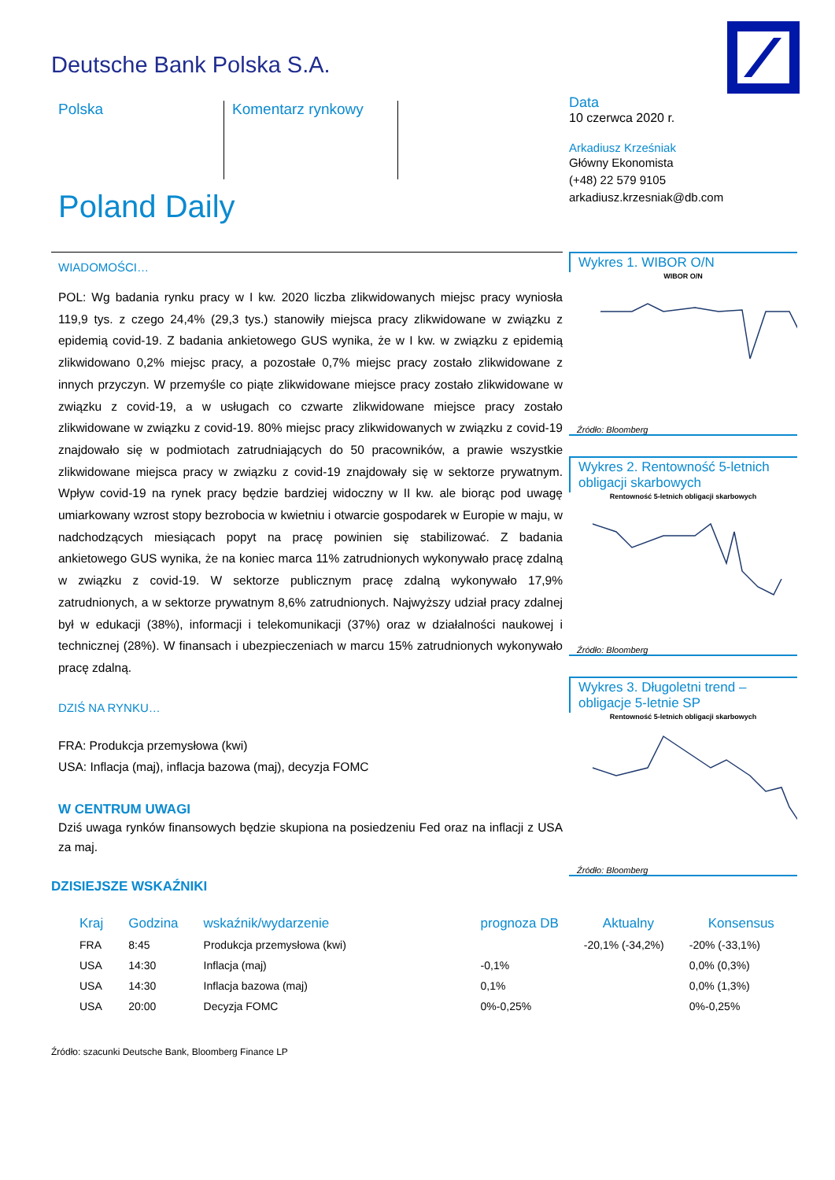Deutsche Bank Polska S.A.
Polska Komentarz rynkowy
Poland Daily
Data
10 czerwca 2020 r.
Arkadiusz Krześniak
Główny Ekonomista
(+48) 22 579 9105
arkadiusz.krzesniak@db.com
Wykres 1. WIBOR O/N
WIBOR O/N
Źródło: Bloomberg
Wykres 2. Rentowność 5-letnich obligacji skarbowych
Rentowność 5-letnich obligacji skarbowych
Źródło: Bloomberg
Wykres 3. Długoletni trend – obligacje 5-letnie SP
Rentowność 5-letnich obligacji skarbowych
Źródło: Bloomberg
WIADOMOŚCI…
POL: Wg badania rynku pracy w I kw. 2020 liczba zlikwidowanych miejsc pracy wyniosła 119,9 tys. z czego 24,4% (29,3 tys.) stanowiły miejsca pracy zlikwidowane w związku z epidemią covid-19. Z badania ankietowego GUS wynika, że w I kw. w związku z epidemią zlikwidowano 0,2% miejsc pracy, a pozostałe 0,7% miejsc pracy zostało zlikwidowane z innych przyczyn. W przemyśle co piąte zlikwidowane miejsce pracy zostało zlikwidowane w związku z covid-19, a w usługach co czwarte zlikwidowane miejsce pracy zostało zlikwidowane w związku z covid-19. 80% miejsc pracy zlikwidowanych w związku z covid-19 znajdowało się w podmiotach zatrudniających do 50 pracowników, a prawie wszystkie zlikwidowane miejsca pracy w związku z covid-19 znajdowały się w sektorze prywatnym. Wpływ covid-19 na rynek pracy będzie bardziej widoczny w II kw. ale biorąc pod uwagę umiarkowany wzrost stopy bezrobocia w kwietniu i otwarcie gospodarek w Europie w maju, w nadchodzących miesiącach popyt na pracę powinien się stabilizować. Z badania ankietowego GUS wynika, że na koniec marca 11% zatrudnionych wykonywało pracę zdalną w związku z covid-19. W sektorze publicznym pracę zdalną wykonywało 17,9% zatrudnionych, a w sektorze prywatnym 8,6% zatrudnionych. Najwyższy udział pracy zdalnej był w edukacji (38%), informacji i telekomunikacji (37%) oraz w działalności naukowej i technicznej (28%). W finansach i ubezpieczeniach w marcu 15% zatrudnionych wykonywało pracę zdalną.
DZIŚ NA RYNKU…
FRA: Produkcja przemysłowa (kwi)
USA: Inflacja (maj), inflacja bazowa (maj), decyzja FOMC
W CENTRUM UWAGI
Dziś uwaga rynków finansowych będzie skupiona na posiedzeniu Fed oraz na inflacji z USA za maj.
DZISIEJSZE WSKAŹNIKI
| Kraj | Godzina | wskaźnik/wydarzenie | prognoza DB | Aktualny | Konsensus |
| --- | --- | --- | --- | --- | --- |
| FRA | 8:45 | Produkcja przemysłowa (kwi) | | -20,1% (-34,2%) | -20% (-33,1%) |
| USA | 14:30 | Inflacja (maj) | -0,1% | | 0,0% (0,3%) |
| USA | 14:30 | Inflacja bazowa (maj) | 0,1% | | 0,0% (1,3%) |
| USA | 20:00 | Decyzja FOMC | 0%-0,25% | | 0%-0,25% |
Źródło: szacunki Deutsche Bank, Bloomberg Finance LP